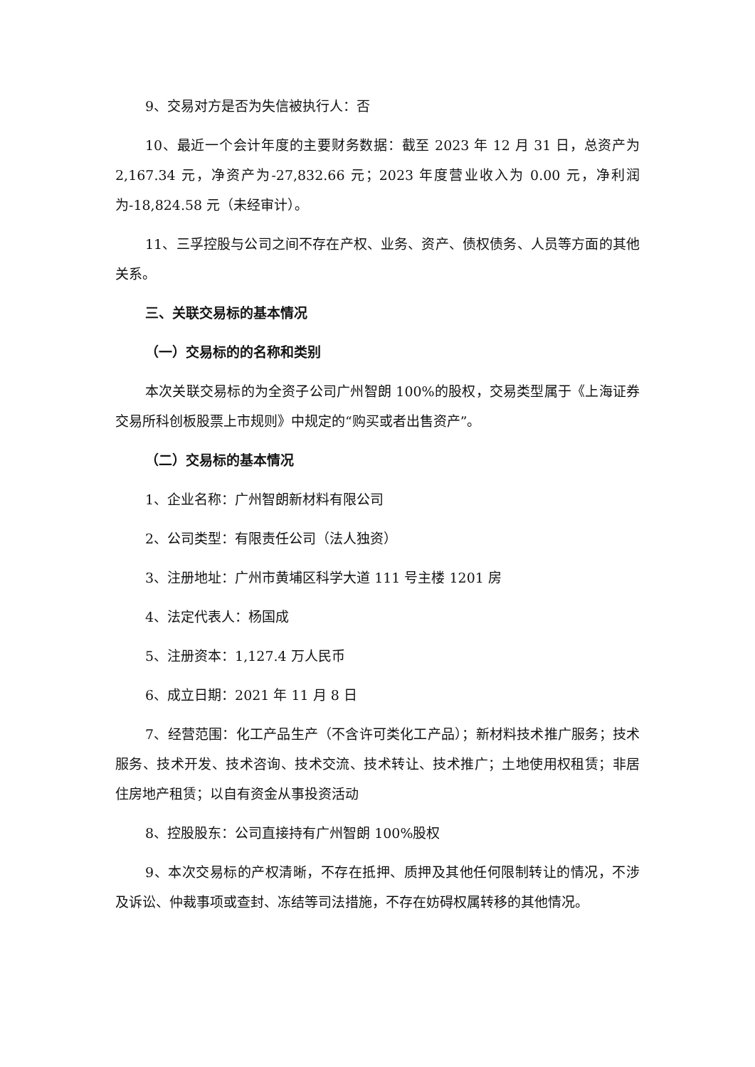9、交易对方是否为失信被执行人：否
10、最近一个会计年度的主要财务数据：截至 2023 年 12 月 31 日，总资产为 2,167.34 元，净资产为-27,832.66 元；2023 年度营业收入为 0.00 元，净利润为-18,824.58 元（未经审计）。
11、三孚控股与公司之间不存在产权、业务、资产、债权债务、人员等方面的其他关系。
三、关联交易标的基本情况
（一）交易标的的名称和类别
本次关联交易标的为全资子公司广州智朗 100%的股权，交易类型属于《上海证券交易所科创板股票上市规则》中规定的“购买或者出售资产”。
（二）交易标的基本情况
1、企业名称：广州智朗新材料有限公司
2、公司类型：有限责任公司（法人独资）
3、注册地址：广州市黄埔区科学大道 111 号主楼 1201 房
4、法定代表人：杨国成
5、注册资本：1,127.4 万人民币
6、成立日期：2021 年 11 月 8 日
7、经营范围：化工产品生产（不含许可类化工产品）；新材料技术推广服务；技术服务、技术开发、技术咨询、技术交流、技术转让、技术推广；土地使用权租赁；非居住房地产租赁；以自有资金从事投资活动
8、控股股东：公司直接持有广州智朗 100%股权
9、本次交易标的产权清晰，不存在抵押、质押及其他任何限制转让的情况，不涉及诉讼、仲裁事项或查封、冻结等司法措施，不存在妨碍权属转移的其他情况。